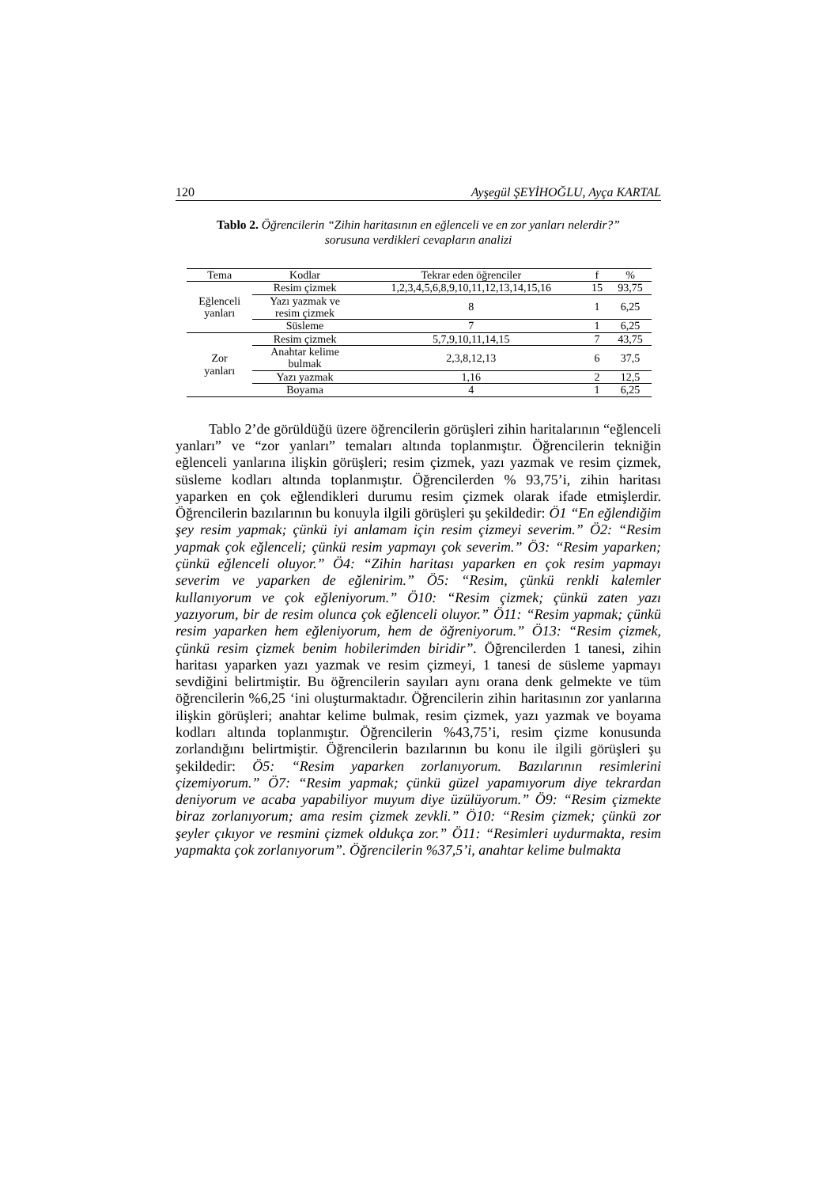120 Ayşegül ŞEYİHOĞLU, Ayça KARTAL
Tablo 2. Öğrencilerin “Zihin haritasının en eğlenceli ve en zor yanları nelerdir?”
sorusuna verdikleri cevapların analizi
| Tema | Kodlar | Tekrar eden öğrenciler | f | % |
| --- | --- | --- | --- | --- |
| Eğlenceli yanları | Resim çizmek | 1,2,3,4,5,6,8,9,10,11,12,13,14,15,16 | 15 | 93,75 |
| | Yazı yazmak ve resim çizmek | 8 | 1 | 6,25 |
| | Süsleme | 7 | 1 | 6,25 |
| Zor yanları | Resim çizmek | 5,7,9,10,11,14,15 | 7 | 43,75 |
| | Anahtar kelime bulmak | 2,3,8,12,13 | 6 | 37,5 |
| | Yazı yazmak | 1,16 | 2 | 12,5 |
| | Boyama | 4 | 1 | 6,25 |
Tablo 2’de görüldüğü üzere öğrencilerin görüşleri zihin haritalarının “eğlenceli yanları” ve “zor yanları” temaları altında toplanmıştır. Öğrencilerin tekniğin eğlenceli yanlarına ilişkin görüşleri; resim çizmek, yazı yazmak ve resim çizmek, süsleme kodları altında toplanmıştır. Öğrencilerden % 93,75’i, zihin haritası yaparken en çok eğlendikleri durumu resim çizmek olarak ifade etmişlerdir. Öğrencilerin bazılarının bu konuyla ilgili görüşleri şu şekildedir: Ö1 “En eğlendiğim şey resim yapmak; çünkü iyi anlamam için resim çizmeyi severim.” Ö2: “Resim yapmak çok eğlenceli; çünkü resim yapmayı çok severim.” Ö3: “Resim yaparken; çünkü eğlenceli oluyor.” Ö4: “Zihin haritası yaparken en çok resim yapmayı severim ve yaparken de eğlenirim.” Ö5: “Resim, çünkü renkli kalemler kullanıyorum ve çok eğleniyorum.” Ö10: “Resim çizmek; çünkü zaten yazı yazıyorum, bir de resim olunca çok eğlenceli oluyor.” Ö11: “Resim yapmak; çünkü resim yaparken hem eğleniyorum, hem de öğreniyorum.” Ö13: “Resim çizmek, çünkü resim çizmek benim hobilerimden biridir”. Öğrencilerden 1 tanesi, zihin haritası yaparken yazı yazmak ve resim çizmeyi, 1 tanesi de süsleme yapmayı sevdiğini belirtmiştir. Bu öğrencilerin sayıları aynı orana denk gelmekte ve tüm öğrencilerin %6,25 ‘ini oluşturmaktadır. Öğrencilerin zihin haritasının zor yanlarına ilişkin görüşleri; anahtar kelime bulmak, resim çizmek, yazı yazmak ve boyama kodları altında toplanmıştır. Öğrencilerin %43,75’i, resim çizme konusunda zorlandığını belirtmiştir. Öğrencilerin bazılarının bu konu ile ilgili görüşleri şu şekildedir: Ö5: “Resim yaparken zorlanıyorum. Bazılarının resimlerini çizemiyorum.” Ö7: “Resim yapmak; çünkü güzel yapamıyorum diye tekrardan deniyorum ve acaba yapabiliyor muyum diye üzülüyorum.” Ö9: “Resim çizmekte biraz zorlanıyorum; ama resim çizmek zevkli.” Ö10: “Resim çizmek; çünkü zor şeyler çıkıyor ve resmini çizmek oldukça zor.” Ö11: “Resimleri uydurmakta, resim yapmakta çok zorlanıyorum”. Öğrencilerin %37,5’i, anahtar kelime bulmakta